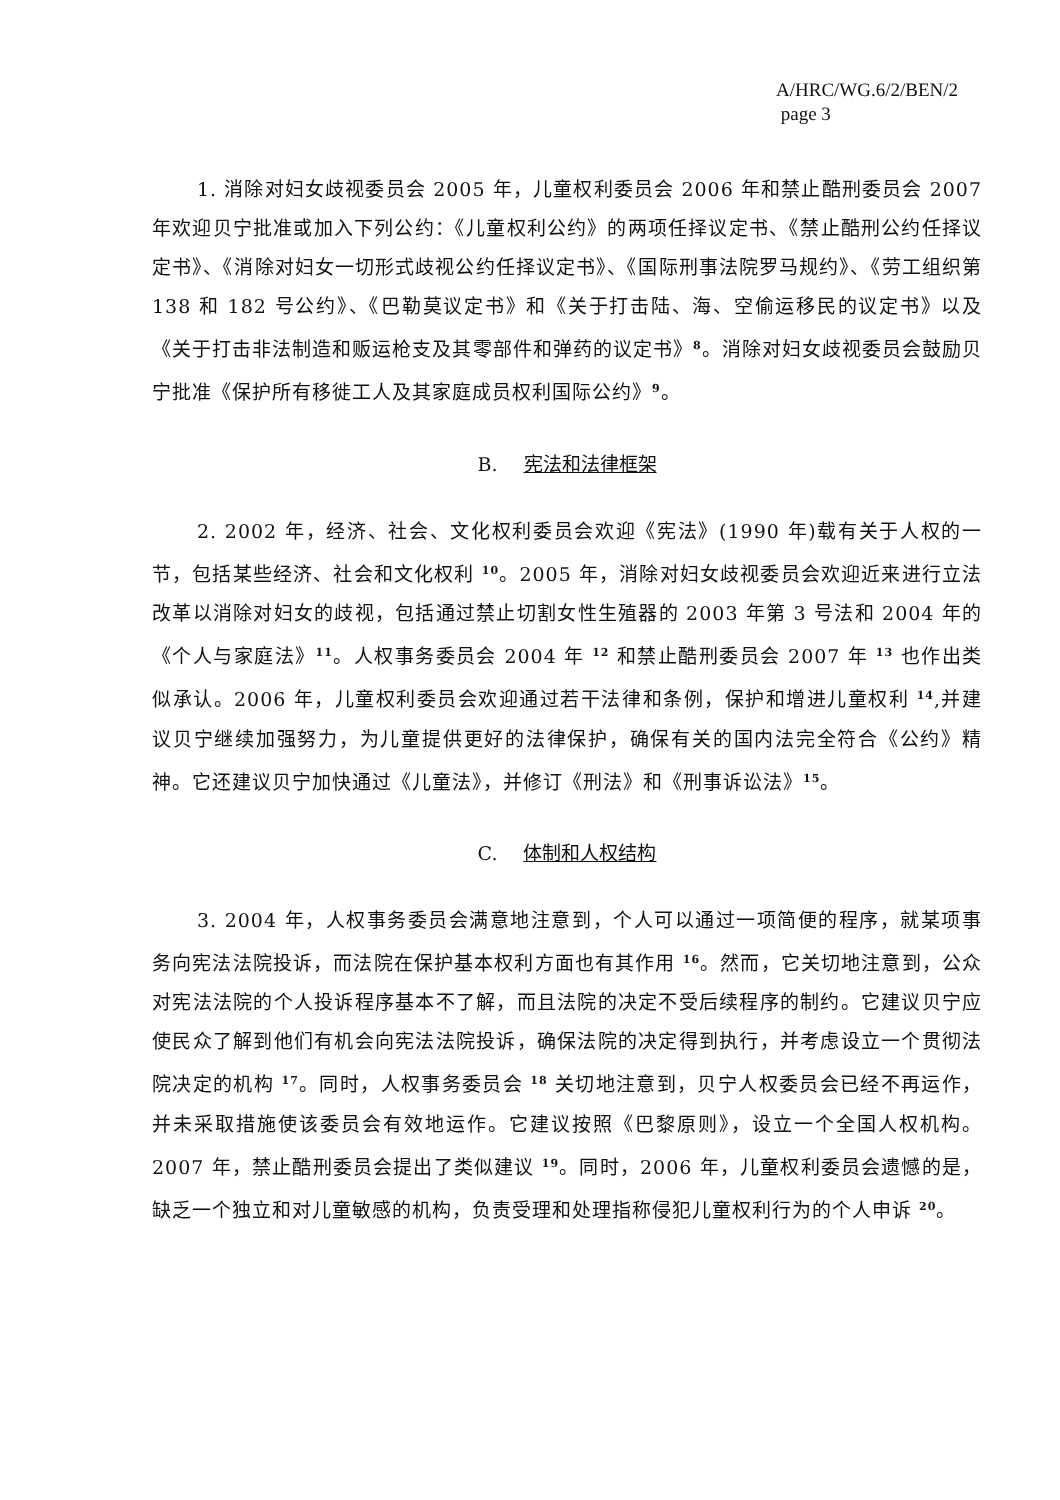A/HRC/WG.6/2/BEN/2
page 3
1. 消除对妇女歧视委员会 2005 年，儿童权利委员会 2006 年和禁止酷刑委员会 2007 年欢迎贝宁批准或加入下列公约：《儿童权利公约》的两项任择议定书、《禁止酷刑公约任择议定书》、《消除对妇女一切形式歧视公约任择议定书》、《国际刑事法院罗马规约》、《劳工组织第 138 和 182 号公约》、《巴勒莫议定书》和《关于打击陆、海、空偷运移民的议定书》以及《关于打击非法制造和贩运枪支及其零部件和弹药的议定书》<sup>8</sup>。消除对妇女歧视委员会鼓励贝宁批准《保护所有移徙工人及其家庭成员权利国际公约》<sup>9</sup>。
B. 宪法和法律框架
2. 2002 年，经济、社会、文化权利委员会欢迎《宪法》(1990 年)载有关于人权的一节，包括某些经济、社会和文化权利 <sup>10</sup>。2005 年，消除对妇女歧视委员会欢迎近来进行立法改革以消除对妇女的歧视，包括通过禁止切割女性生殖器的 2003 年第 3 号法和 2004 年的《个人与家庭法》<sup>11</sup>。人权事务委员会 2004 年 <sup>12</sup> 和禁止酷刑委员会 2007 年 <sup>13</sup> 也作出类似承认。2006 年，儿童权利委员会欢迎通过若干法律和条例，保护和增进儿童权利 <sup>14</sup>,并建议贝宁继续加强努力，为儿童提供更好的法律保护，确保有关的国内法完全符合《公约》精神。它还建议贝宁加快通过《儿童法》，并修订《刑法》和《刑事诉讼法》<sup>15</sup>。
C. 体制和人权结构
3. 2004 年，人权事务委员会满意地注意到，个人可以通过一项简便的程序，就某项事务向宪法法院投诉，而法院在保护基本权利方面也有其作用 <sup>16</sup>。然而，它关切地注意到，公众对宪法法院的个人投诉程序基本不了解，而且法院的决定不受后续程序的制约。它建议贝宁应使民众了解到他们有机会向宪法法院投诉，确保法院的决定得到执行，并考虑设立一个贯彻法院决定的机构 <sup>17</sup>。同时，人权事务委员会 <sup>18</sup> 关切地注意到，贝宁人权委员会已经不再运作，并未采取措施使该委员会有效地运作。它建议按照《巴黎原则》，设立一个全国人权机构。2007 年，禁止酷刑委员会提出了类似建议 <sup>19</sup>。同时，2006 年，儿童权利委员会遗憾的是，缺乏一个独立和对儿童敏感的机构，负责受理和处理指称侵犯儿童权利行为的个人申诉 <sup>20</sup>。